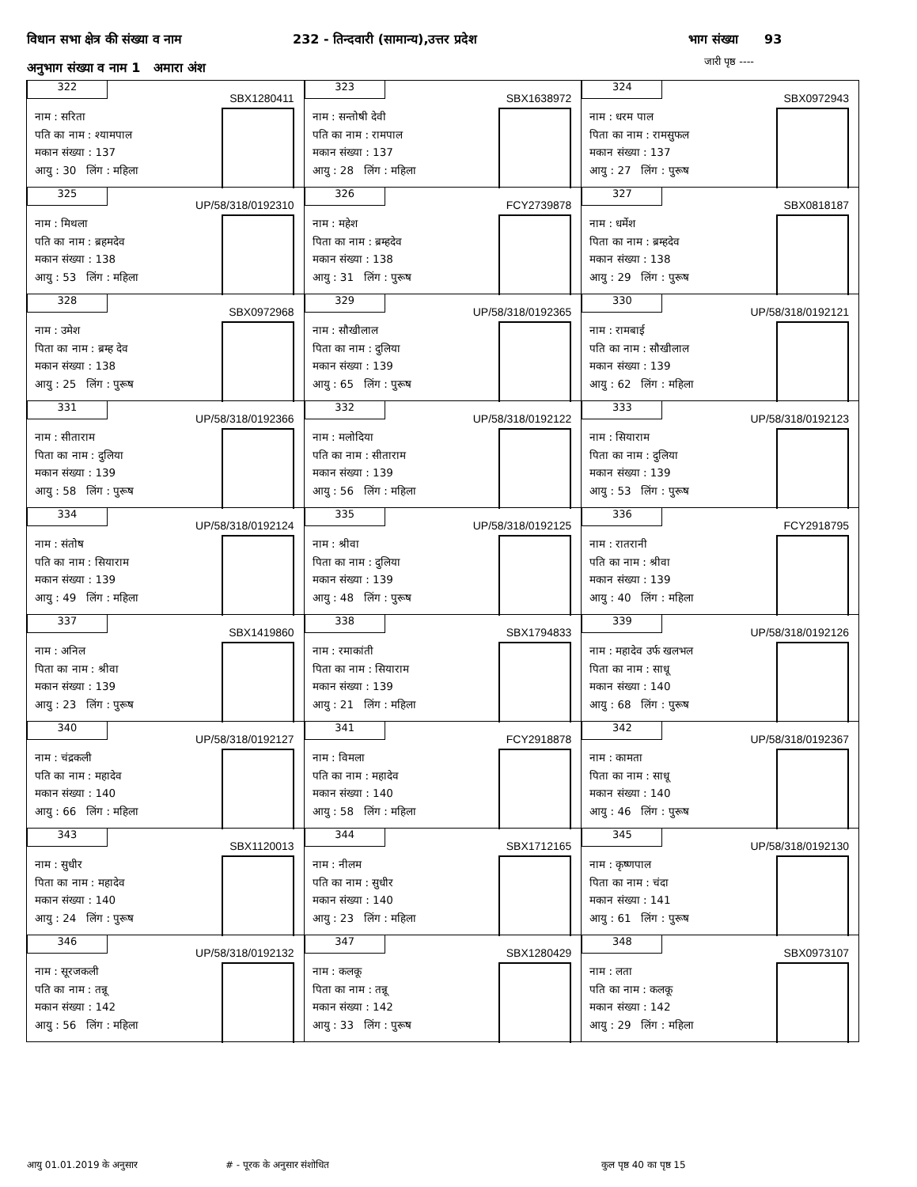विधान सभा क्षेत्र की संख्या व नाम
232 - तिन्दवारी (सामान्य),उत्तर प्रदेश
भाग संख्या 93
अनुभाग संख्या व नाम 1 अमारा अंश
जारी पृष्ठ ----
| 322 SBX1280411 नाम : सरिता पति का नाम : श्यामपाल मकान संख्या : 137 आयु : 30 लिंग : महिला | 323 SBX1638972 नाम : सन्तोषी देवी पति का नाम : रामपाल मकान संख्या : 137 आयु : 28 लिंग : महिला | 324 SBX0972943 नाम : धरम पाल पिता का नाम : रामसुफल मकान संख्या : 137 आयु : 27 लिंग : पुरूष |
| 325 UP/58/318/0192310 नाम : मिथला पति का नाम : ब्रहमदेव मकान संख्या : 138 आयु : 53 लिंग : महिला | 326 FCY2739878 नाम : महेश पिता का नाम : ब्रम्हदेव मकान संख्या : 138 आयु : 31 लिंग : पुरूष | 327 SBX0818187 नाम : धर्मेश पिता का नाम : ब्रम्हदेव मकान संख्या : 138 आयु : 29 लिंग : पुरूष |
| 328 SBX0972968 नाम : उमेश पिता का नाम : ब्रम्ह देव मकान संख्या : 138 आयु : 25 लिंग : पुरूष | 329 UP/58/318/0192365 नाम : सौखीलाल पिता का नाम : दुलिया मकान संख्या : 139 आयु : 65 लिंग : पुरूष | 330 UP/58/318/0192121 नाम : रामबाई पति का नाम : सौखीलाल मकान संख्या : 139 आयु : 62 लिंग : महिला |
| 331 UP/58/318/0192366 नाम : सीताराम पिता का नाम : दुलिया मकान संख्या : 139 आयु : 58 लिंग : पुरूष | 332 UP/58/318/0192122 नाम : मलोदिया पति का नाम : सीताराम मकान संख्या : 139 आयु : 56 लिंग : महिला | 333 UP/58/318/0192123 नाम : सियाराम पिता का नाम : दुलिया मकान संख्या : 139 आयु : 53 लिंग : पुरूष |
| 334 UP/58/318/0192124 नाम : संतोष पति का नाम : सियाराम मकान संख्या : 139 आयु : 49 लिंग : महिला | 335 UP/58/318/0192125 नाम : श्रीवा पिता का नाम : दुलिया मकान संख्या : 139 आयु : 48 लिंग : पुरूष | 336 FCY2918795 नाम : रातरानी पति का नाम : श्रीवा मकान संख्या : 139 आयु : 40 लिंग : महिला |
| 337 SBX1419860 नाम : अनिल पिता का नाम : श्रीवा मकान संख्या : 139 आयु : 23 लिंग : पुरूष | 338 SBX1794833 नाम : रमाकांती पिता का नाम : सियाराम मकान संख्या : 139 आयु : 21 लिंग : महिला | 339 UP/58/318/0192126 नाम : महादेव उर्फ खलभल पिता का नाम : साधू मकान संख्या : 140 आयु : 68 लिंग : पुरूष |
| 340 UP/58/318/0192127 नाम : चंद्रकली पति का नाम : महादेव मकान संख्या : 140 आयु : 66 लिंग : महिला | 341 FCY2918878 नाम : विमला पति का नाम : महादेव मकान संख्या : 140 आयु : 58 लिंग : महिला | 342 UP/58/318/0192367 नाम : कामता पिता का नाम : साधू मकान संख्या : 140 आयु : 46 लिंग : पुरूष |
| 343 SBX1120013 नाम : सुधीर पिता का नाम : महादेव मकान संख्या : 140 आयु : 24 लिंग : पुरूष | 344 SBX1712165 नाम : नीलम पति का नाम : सुधीर मकान संख्या : 140 आयु : 23 लिंग : महिला | 345 UP/58/318/0192130 नाम : कृष्णपाल पिता का नाम : चंदा मकान संख्या : 141 आयु : 61 लिंग : पुरूष |
| 346 UP/58/318/0192132 नाम : सूरजकली पति का नाम : तन्नू मकान संख्या : 142 आयु : 56 लिंग : महिला | 347 SBX1280429 नाम : कलकू पिता का नाम : तन्नू मकान संख्या : 142 आयु : 33 लिंग : पुरूष | 348 SBX0973107 नाम : लता पति का नाम : कलकू मकान संख्या : 142 आयु : 29 लिंग : महिला |
आयु 01.01.2019 के अनुसार # - पूरक के अनुसार संशोधित कुल पृष्ठ 40 का पृष्ठ 15